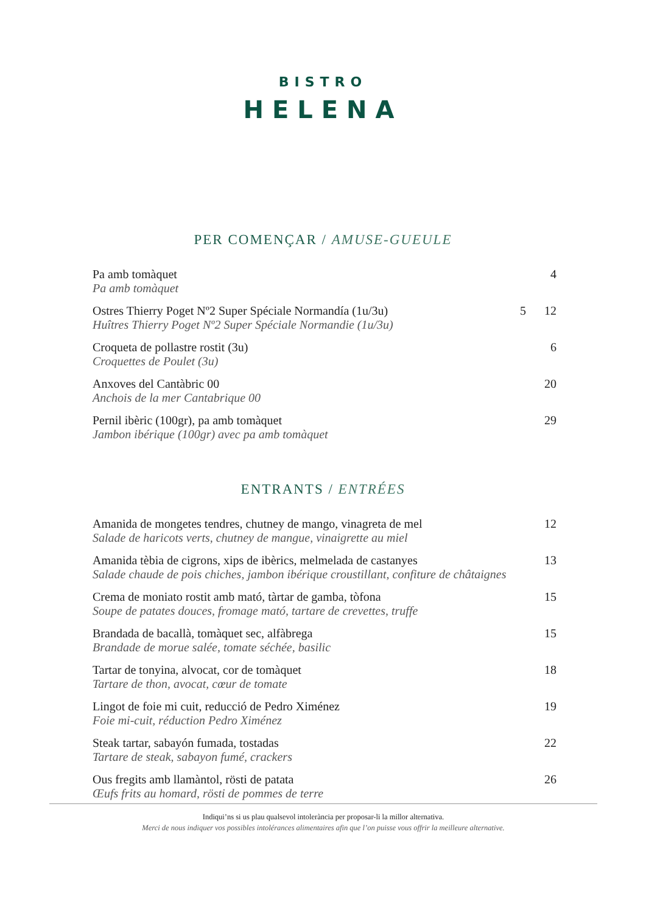BISTRO
HELENA
PER COMENÇAR / AMUSE-GUEULE
| Pa amb tomàquet Pa amb tomàquet | | 4 |
| Ostres Thierry Poget Nº2 Super Spéciale Normandía (1u/3u) Huîtres Thierry Poget Nº2 Super Spéciale Normandie (1u/3u) | 5 | 12 |
| Croqueta de pollastre rostit (3u) Croquettes de Poulet (3u) | | 6 |
| Anxoves del Cantàbric 00 Anchois de la mer Cantabrique 00 | | 20 |
| Pernil ibèric (100gr), pa amb tomàquet Jambon ibérique (100gr) avec pa amb tomàquet | | 29 |
ENTRANTS / ENTRÉES
| Amanida de mongetes tendres, chutney de mango, vinagreta de mel Salade de haricots verts, chutney de mangue, vinaigrette au miel | 12 |
| Amanida tèbia de cigrons, xips de ibèrics, melmelada de castanyes Salade chaude de pois chiches, jambon ibérique croustillant, confiture de châtaignes | 13 |
| Crema de moniato rostit amb mató, tàrtar de gamba, tòfona Soupe de patates douces, fromage mató, tartare de crevettes, truffe | 15 |
| Brandada de bacallà, tomàquet sec, alfàbrega Brandade de morue salée, tomate séchée, basilic | 15 |
| Tartar de tonyina, alvocat, cor de tomàquet Tartare de thon, avocat, cœur de tomate | 18 |
| Lingot de foie mi cuit, reducció de Pedro Ximénez Foie mi-cuit, réduction Pedro Ximénez | 19 |
| Steak tartar, sabayón fumada, tostadas Tartare de steak, sabayon fumé, crackers | 22 |
| Ous fregits amb llamàntol, rösti de patata Œufs frits au homard, rösti de pommes de terre | 26 |
Indiqui’ns si us plau qualsevol intolerància per proposar-li la millor alternativa.
Merci de nous indiquer vos possibles intolérances alimentaires afin que l’on puisse vous offrir la meilleure alternative.